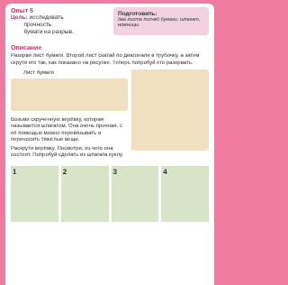Опыт 5
Цель: исследовать
прочность
бумаги на разрыв.
Подготовить:
два листа писчей бумаги, шпагат, ножницы.
Описание
Разорви лист бумаги. Второй лист скатай по диагонали в трубочку, а затем скрути его так, как показано на рисунке. Теперь попробуй его разорвать.
Лист бумаги
Возьми скрученную верёвку, которая называется шпагатом. Она очень прочная, с её помощью можно перевязывать и переносить тяжёлые вещи.
Раскрути верёвку. Посмотри, из чего она состоит. Попробуй сделать из шпагата куклу.
1 2 3 4